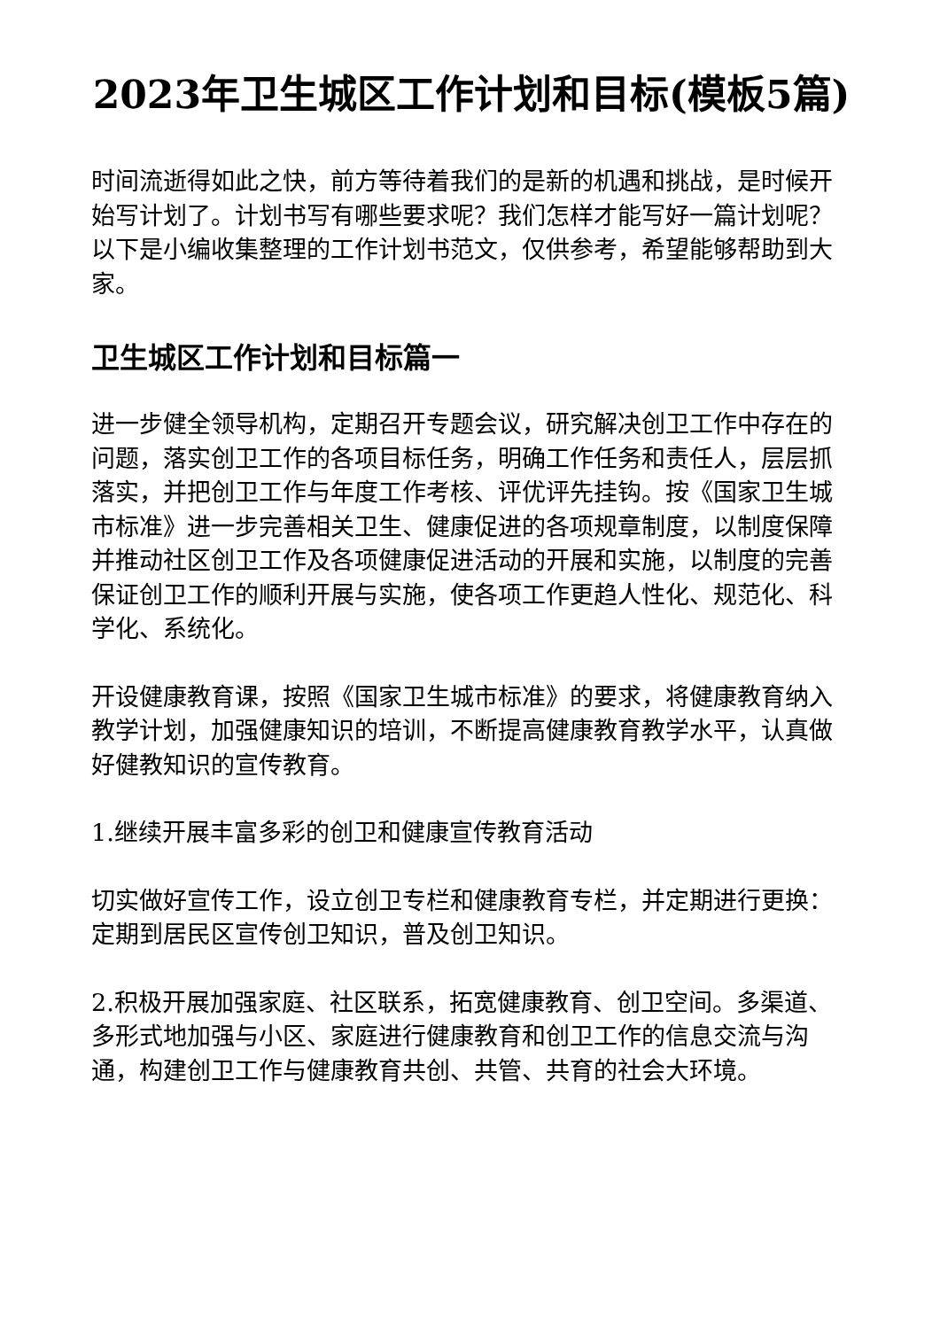2023年卫生城区工作计划和目标(模板5篇)
时间流逝得如此之快，前方等待着我们的是新的机遇和挑战，是时候开始写计划了。计划书写有哪些要求呢？我们怎样才能写好一篇计划呢？以下是小编收集整理的工作计划书范文，仅供参考，希望能够帮助到大家。
卫生城区工作计划和目标篇一
进一步健全领导机构，定期召开专题会议，研究解决创卫工作中存在的问题，落实创卫工作的各项目标任务，明确工作任务和责任人，层层抓落实，并把创卫工作与年度工作考核、评优评先挂钩。按《国家卫生城市标准》进一步完善相关卫生、健康促进的各项规章制度，以制度保障并推动社区创卫工作及各项健康促进活动的开展和实施，以制度的完善保证创卫工作的顺利开展与实施，使各项工作更趋人性化、规范化、科学化、系统化。
开设健康教育课，按照《国家卫生城市标准》的要求，将健康教育纳入教学计划，加强健康知识的培训，不断提高健康教育教学水平，认真做好健教知识的宣传教育。
1.继续开展丰富多彩的创卫和健康宣传教育活动
切实做好宣传工作，设立创卫专栏和健康教育专栏，并定期进行更换：定期到居民区宣传创卫知识，普及创卫知识。
2.积极开展加强家庭、社区联系，拓宽健康教育、创卫空间。多渠道、多形式地加强与小区、家庭进行健康教育和创卫工作的信息交流与沟通，构建创卫工作与健康教育共创、共管、共育的社会大环境。